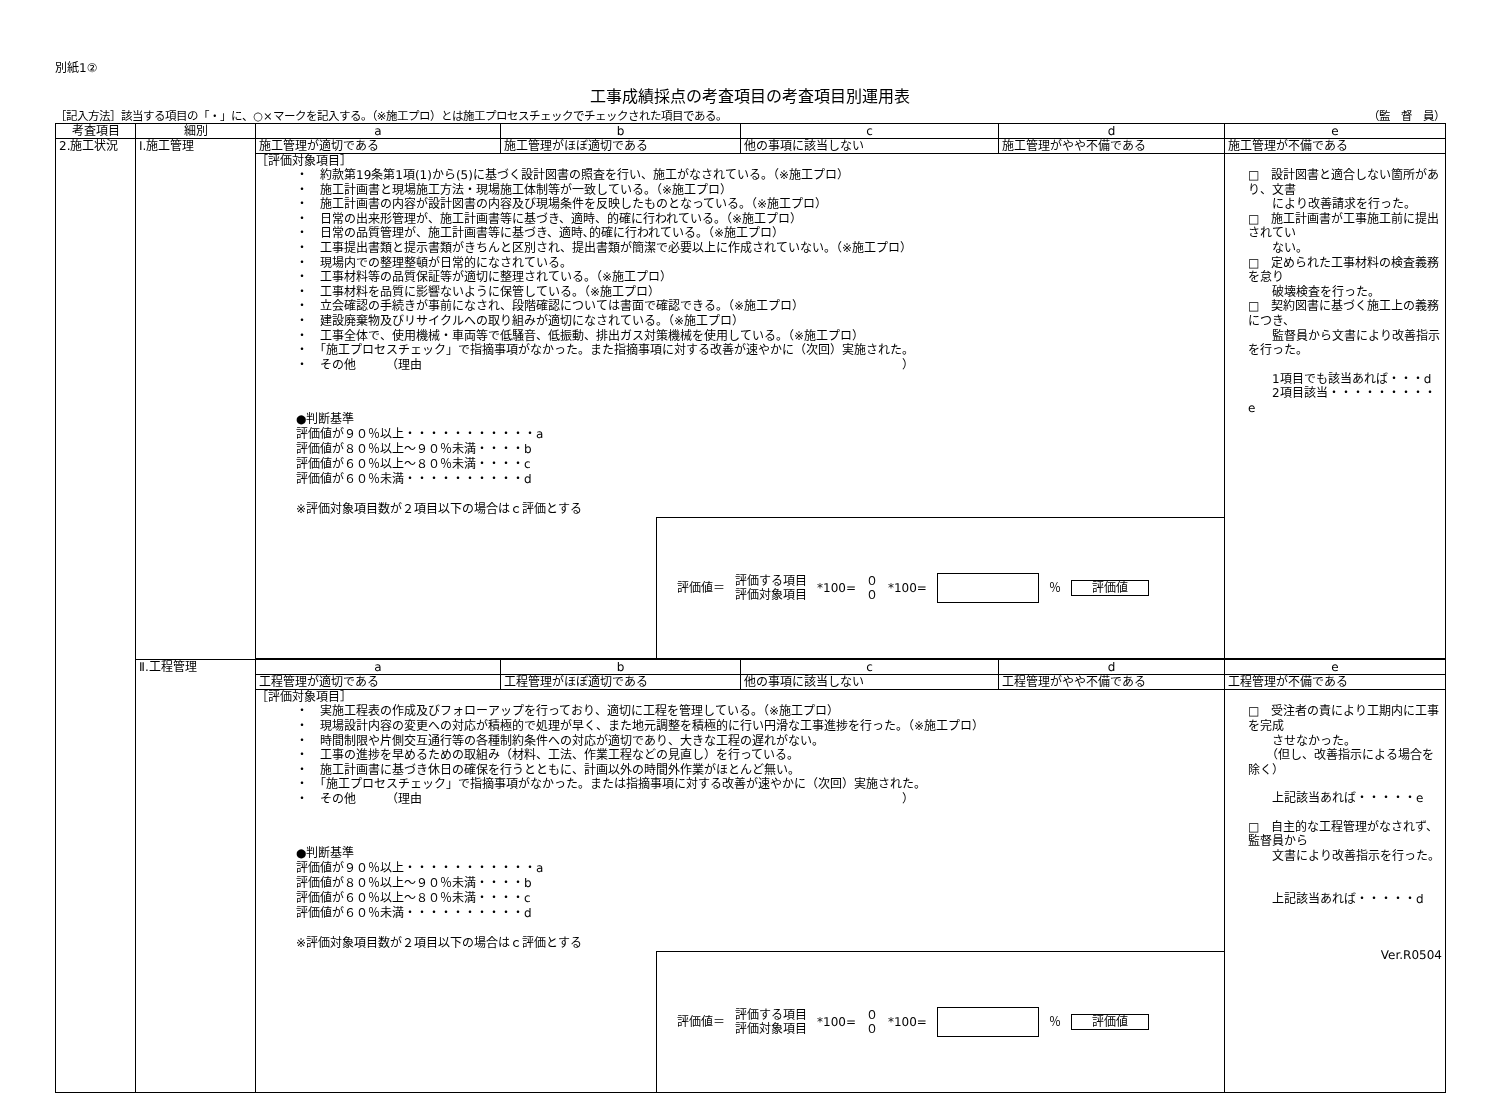別紙1②
工事成績採点の考査項目の考査項目別運用表
［記入方法］該当する項目の「・」に、○×マークを記入する。（※施工プロ）とは施工プロセスチェックでチェックされた項目である。 （監　督　員）
| 考査項目 | 細別 | a | b | c | d | e |
| --- | --- | --- | --- | --- | --- | --- |
| 2.施工状況 | Ⅰ.施工管理 | 施工管理が適切である | 施工管理がほぼ適切である | 他の事項に該当しない | 施工管理がやや不備である | 施工管理が不備である |
| | | ［評価対象項目］ ・ 約款第19条第1項(1)から(5)に基づく設計図書の照査を行い、施工がなされている。（※施工プロ） ・ 施工計画書と現場施工方法・現場施工体制等が一致している。（※施工プロ） ・ 施工計画書の内容が設計図書の内容及び現場条件を反映したものとなっている。（※施工プロ） ・ 日常の出来形管理が、施工計画書等に基づき、適時、的確に行われている。（※施工プロ） ・ 日常の品質管理が、施工計画書等に基づき、適時､的確に行われている。（※施工プロ） ・ 工事提出書類と提示書類がきちんと区別され、提出書類が簡潔で必要以上に作成されていない。（※施工プロ） ・ 現場内での整理整頓が日常的になされている。 ・ 工事材料等の品質保証等が適切に整理されている。（※施工プロ） ・ 工事材料を品質に影響ないように保管している。（※施工プロ） ・ 立会確認の手続きが事前になされ、段階確認については書面で確認できる。（※施工プロ） ・ 建設廃棄物及びリサイクルへの取り組みが適切になされている。（※施工プロ） ・ 工事全体で、使用機械・車両等で低騒音、低振動、排出ガス対策機械を使用している。（※施工プロ） ・ 「施工プロセスチェック」で指摘事項がなかった。また指摘事項に対する改善が速やかに（次回）実施された。 ・ その他 （理由 ） ●判断基準 評価値が９０％以上・・・・・・・・・・・a 評価値が８０％以上～９０％未満・・・・b 評価値が６０％以上～８０％未満・・・・c 評価値が６０％未満・・・・・・・・・・d ※評価対象項目数が２項目以下の場合はｃ評価とする 評価値＝ 評価する項目 評価対象項目 *100= ０ ０ *100= ％ 評価値 | | | | □ 設計図書と適合しない箇所があり、文書 により改善請求を行った。 □ 施工計画書が工事施工前に提出されてい ない。 □ 定められた工事材料の検査義務を怠り 破壊検査を行った。 □ 契約図書に基づく施工上の義務につき、 監督員から文書により改善指示を行った。 1項目でも該当あれば・・・d 2項目該当・・・・・・・・・e |
| | Ⅱ.工程管理 | a | b | c | d | e |
| | | 工程管理が適切である | 工程管理がほぼ適切である | 他の事項に該当しない | 工程管理がやや不備である | 工程管理が不備である |
| | | ［評価対象項目］ ・ 実施工程表の作成及びフォローアップを行っており、適切に工程を管理している。（※施工プロ） ・ 現場設計内容の変更への対応が積極的で処理が早く、また地元調整を積極的に行い円滑な工事進捗を行った。（※施工プロ） ・ 時間制限や片側交互通行等の各種制約条件への対応が適切であり、大きな工程の遅れがない。 ・ 工事の進捗を早めるための取組み（材料、工法、作業工程などの見直し）を行っている。 ・ 施工計画書に基づき休日の確保を行うとともに、計画以外の時間外作業がほとんど無い。 ・ 「施工プロセスチェック」で指摘事項がなかった。または指摘事項に対する改善が速やかに（次回）実施された。 ・ その他 （理由 ） ●判断基準 評価値が９０％以上・・・・・・・・・・・a 評価値が８０％以上～９０％未満・・・・b 評価値が６０％以上～８０％未満・・・・c 評価値が６０％未満・・・・・・・・・・d ※評価対象項目数が２項目以下の場合はｃ評価とする 評価値＝ 評価する項目 評価対象項目 *100= ０ ０ *100= ％ 評価値 | | | | □ 受注者の責により工期内に工事を完成 させなかった。 （但し、改善指示による場合を除く） 上記該当あれば・・・・・e □ 自主的な工程管理がなされず、監督員から 文書により改善指示を行った。 上記該当あれば・・・・・d Ver.R0504 |